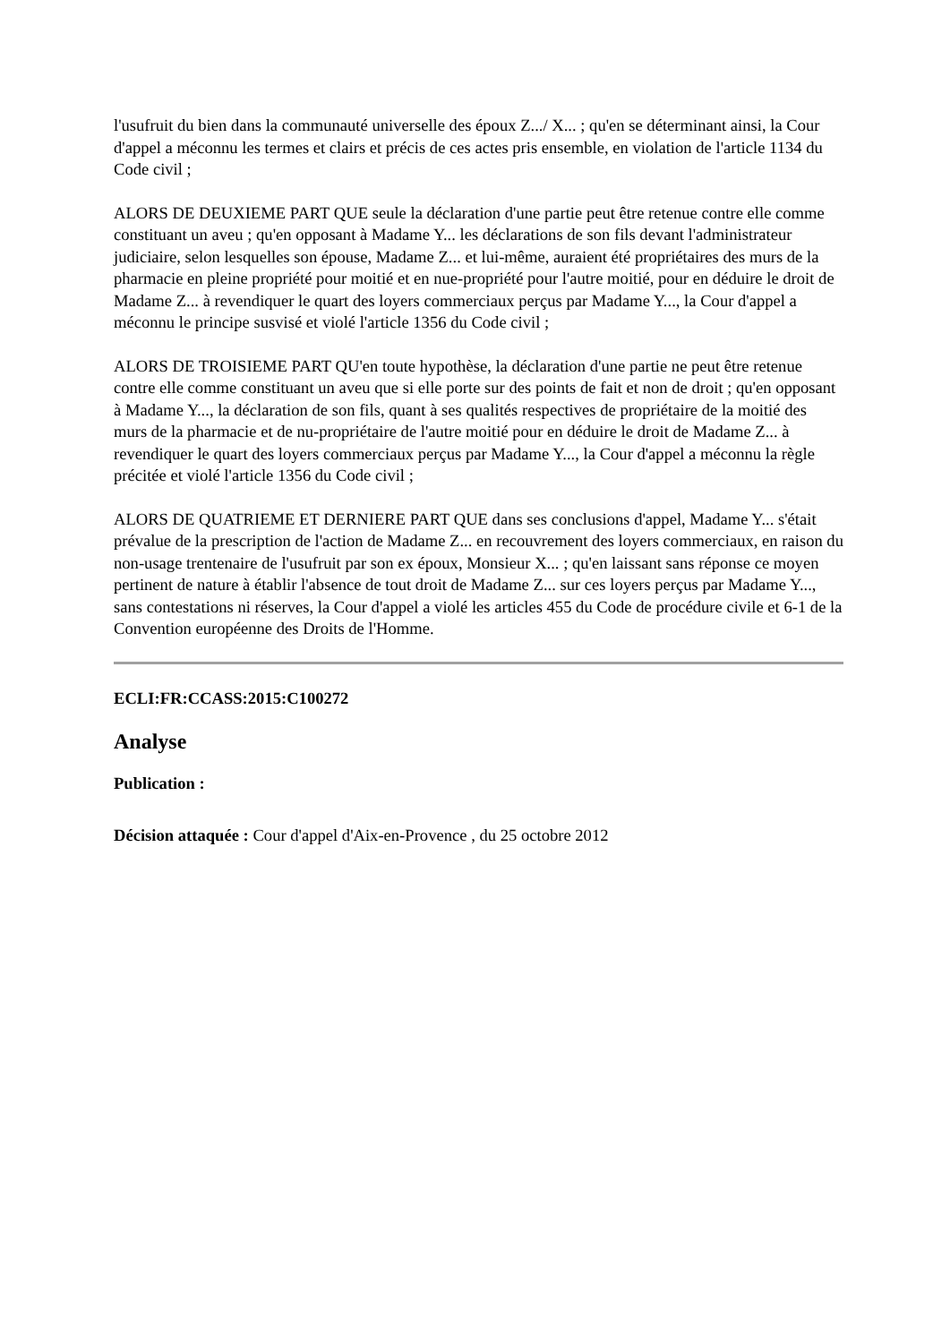l'usufruit du bien dans la communauté universelle des époux Z.../ X... ; qu'en se déterminant ainsi, la Cour d'appel a méconnu les termes et clairs et précis de ces actes pris ensemble, en violation de l'article 1134 du Code civil ;
ALORS DE DEUXIEME PART QUE seule la déclaration d'une partie peut être retenue contre elle comme constituant un aveu ; qu'en opposant à Madame Y... les déclarations de son fils devant l'administrateur judiciaire, selon lesquelles son épouse, Madame Z... et lui-même, auraient été propriétaires des murs de la pharmacie en pleine propriété pour moitié et en nue-propriété pour l'autre moitié, pour en déduire le droit de Madame Z... à revendiquer le quart des loyers commerciaux perçus par Madame Y..., la Cour d'appel a méconnu le principe susvisé et violé l'article 1356 du Code civil ;
ALORS DE TROISIEME PART QU'en toute hypothèse, la déclaration d'une partie ne peut être retenue contre elle comme constituant un aveu que si elle porte sur des points de fait et non de droit ; qu'en opposant à Madame Y..., la déclaration de son fils, quant à ses qualités respectives de propriétaire de la moitié des murs de la pharmacie et de nu-propriétaire de l'autre moitié pour en déduire le droit de Madame Z... à revendiquer le quart des loyers commerciaux perçus par Madame Y..., la Cour d'appel a méconnu la règle précitée et violé l'article 1356 du Code civil ;
ALORS DE QUATRIEME ET DERNIERE PART QUE dans ses conclusions d'appel, Madame Y... s'était prévalue de la prescription de l'action de Madame Z... en recouvrement des loyers commerciaux, en raison du non-usage trentenaire de l'usufruit par son ex époux, Monsieur X... ; qu'en laissant sans réponse ce moyen pertinent de nature à établir l'absence de tout droit de Madame Z... sur ces loyers perçus par Madame Y..., sans contestations ni réserves, la Cour d'appel a violé les articles 455 du Code de procédure civile et 6-1 de la Convention européenne des Droits de l'Homme.
ECLI:FR:CCASS:2015:C100272
Analyse
Publication :
Décision attaquée : Cour d'appel d'Aix-en-Provence , du 25 octobre 2012